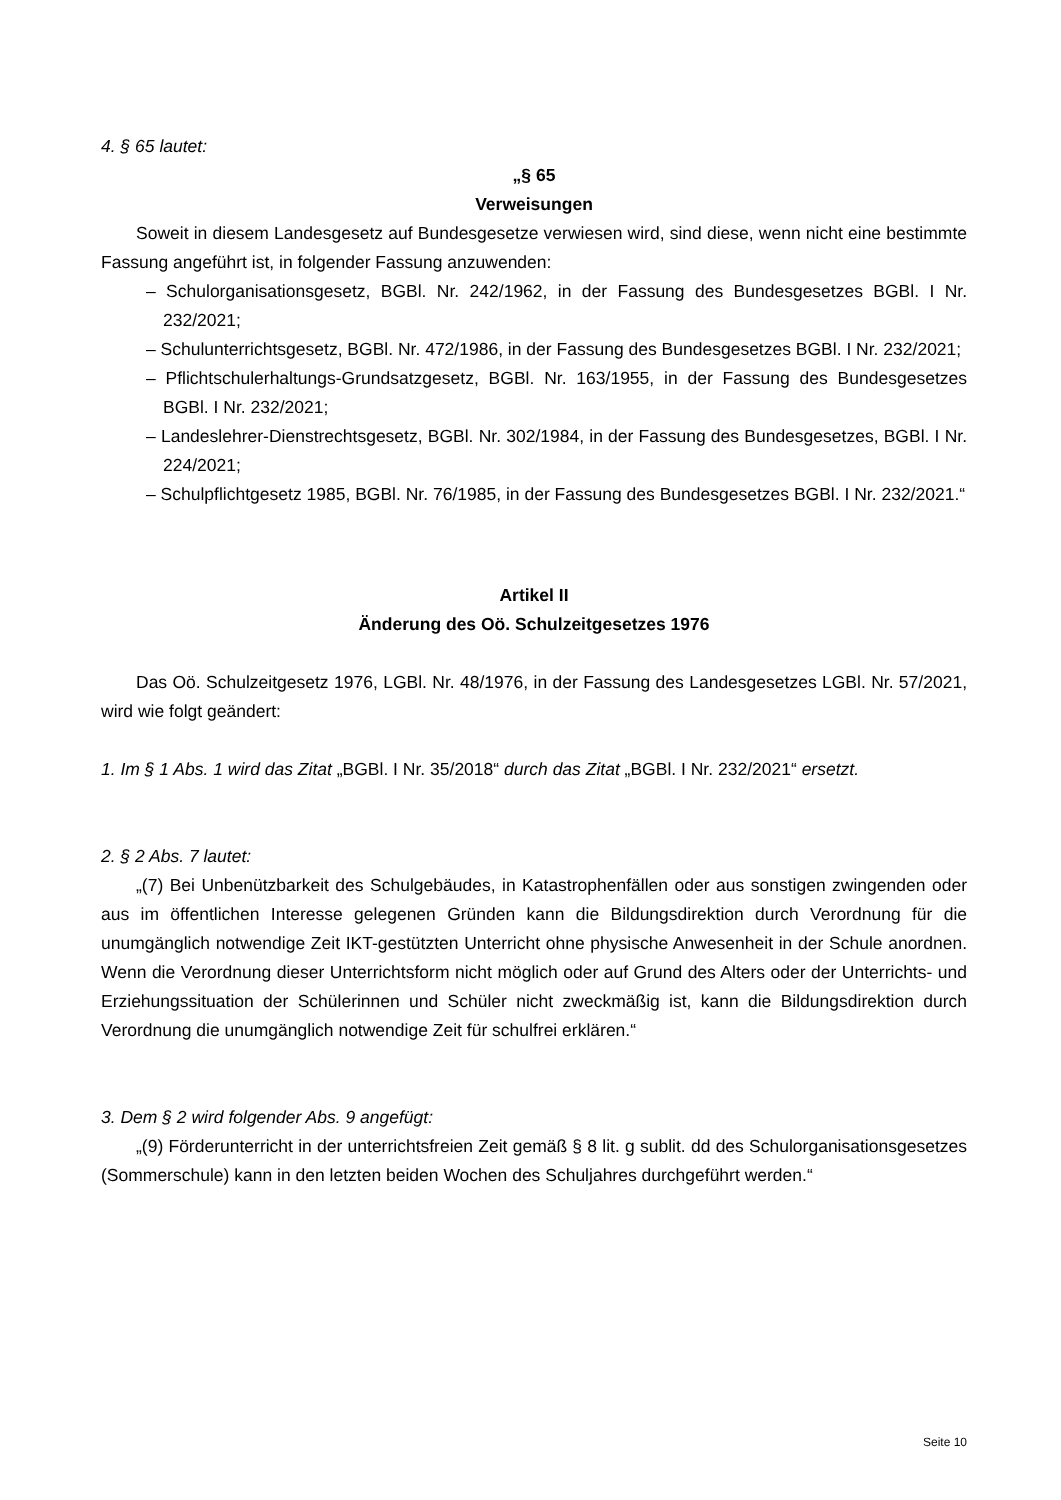4. § 65 lautet:
„§ 65
Verweisungen
Soweit in diesem Landesgesetz auf Bundesgesetze verwiesen wird, sind diese, wenn nicht eine bestimmte Fassung angeführt ist, in folgender Fassung anzuwenden:
– Schulorganisationsgesetz, BGBl. Nr. 242/1962, in der Fassung des Bundesgesetzes BGBl. I Nr. 232/2021;
– Schulunterrichtsgesetz, BGBl. Nr. 472/1986, in der Fassung des Bundesgesetzes BGBl. I Nr. 232/2021;
– Pflichtschulerhaltungs-Grundsatzgesetz, BGBl. Nr. 163/1955, in der Fassung des Bundesgesetzes BGBl. I Nr. 232/2021;
– Landeslehrer-Dienstrechtsgesetz, BGBl. Nr. 302/1984, in der Fassung des Bundesgesetzes, BGBl. I Nr. 224/2021;
– Schulpflichtgesetz 1985, BGBl. Nr. 76/1985, in der Fassung des Bundesgesetzes BGBl. I Nr. 232/2021.“
Artikel II
Änderung des Oö. Schulzeitgesetzes 1976
Das Oö. Schulzeitgesetz 1976, LGBl. Nr. 48/1976, in der Fassung des Landesgesetzes LGBl. Nr. 57/2021, wird wie folgt geändert:
1. Im § 1 Abs. 1 wird das Zitat „BGBl. I Nr. 35/2018“ durch das Zitat „BGBl. I Nr. 232/2021“ ersetzt.
2. § 2 Abs. 7 lautet:
„(7) Bei Unbenützbarkeit des Schulgebäudes, in Katastrophenfällen oder aus sonstigen zwingenden oder aus im öffentlichen Interesse gelegenen Gründen kann die Bildungsdirektion durch Verordnung für die unumgänglich notwendige Zeit IKT-gestützten Unterricht ohne physische Anwesenheit in der Schule anordnen. Wenn die Verordnung dieser Unterrichtsform nicht möglich oder auf Grund des Alters oder der Unterrichts- und Erziehungssituation der Schülerinnen und Schüler nicht zweckmäßig ist, kann die Bildungsdirektion durch Verordnung die unumgänglich notwendige Zeit für schulfrei erklären.“
3. Dem § 2 wird folgender Abs. 9 angefügt:
„(9) Förderunterricht in der unterrichtsfreien Zeit gemäß § 8 lit. g sublit. dd des Schulorganisationsgesetzes (Sommerschule) kann in den letzten beiden Wochen des Schuljahres durchgeführt werden.“
Seite 10